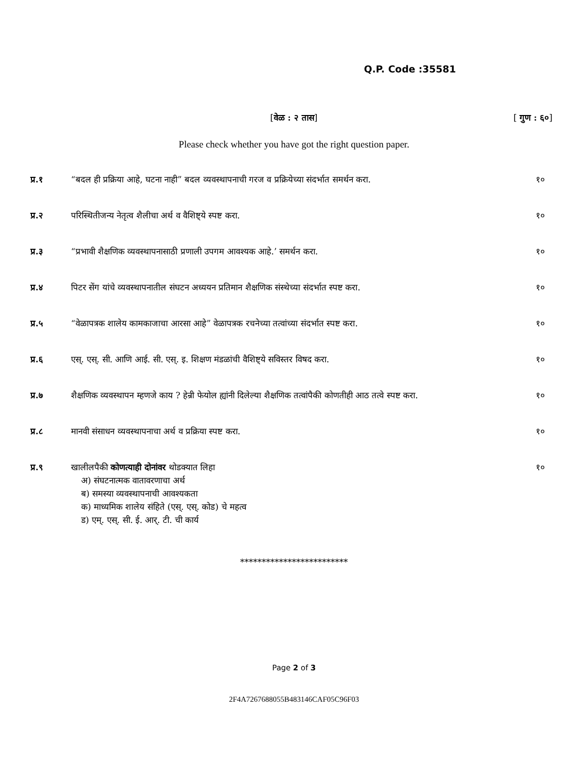Q.P. Code :35581
[वेळ : २ तास] [ गुण : ६०]
Please check whether you have got the right question paper.
प्र.१ “बदल ही प्रक्रिया आहे, घटना नाही” बदल व्यवस्थापनाची गरज व प्रक्रियेच्या संदर्भात समर्थन करा.
१०
प्र.२ परिस्थितीजन्य नेतृत्व शैलीचा अर्थ व वैशिष्ट्ये स्पष्ट करा.
१०
प्र.३ “प्रभावी शैक्षणिक व्यवस्थापनासाठी प्रणाली उपगम आवश्यक आहे.’ समर्थन करा.
१०
प्र.४ पिटर सेंग यांचे व्यवस्थापनातील संघटन अध्ययन प्रतिमान शैक्षणिक संस्थेच्या संदर्भात स्पष्ट करा.
१०
प्र.५ “वेळापत्रक शालेय कामकाजाचा आरसा आहे” वेळापत्रक रचनेच्या तत्वांच्या संदर्भात स्पष्ट करा.
१०
प्र.६ एस्. एस्. सी. आणि आई. सी. एस्. इ. शिक्षण मंडळांची वैशिष्ट्ये सविस्तर विषद करा.
१०
प्र.७ शैक्षणिक व्यवस्थापन म्हणजे काय ? हेन्री फेयोल ह्यांनी दिलेल्या शैक्षणिक तत्वांपैकी कोणतीही आठ तत्वे स्पष्ट करा.
१०
प्र.८ मानवी संसाधन व्यवस्थापनाचा अर्थ व प्रक्रिया स्पष्ट करा.
१०
प्र.९ खालीलपैकी कोणत्याही दोनांवर थोडक्यात लिहा
अ) संघटनात्मक वातावरणाचा अर्थ
ब) समस्या व्यवस्थापनाची आवश्यकता
क) माध्यमिक शालेय संहिते (एस्. एस्. कोड) चे महत्व
ड) एम्. एस्. सी. ई. आर्. टी. ची कार्य
१०
*************************
Page 2 of 3
2F4A7267688055B483146CAF05C96F03